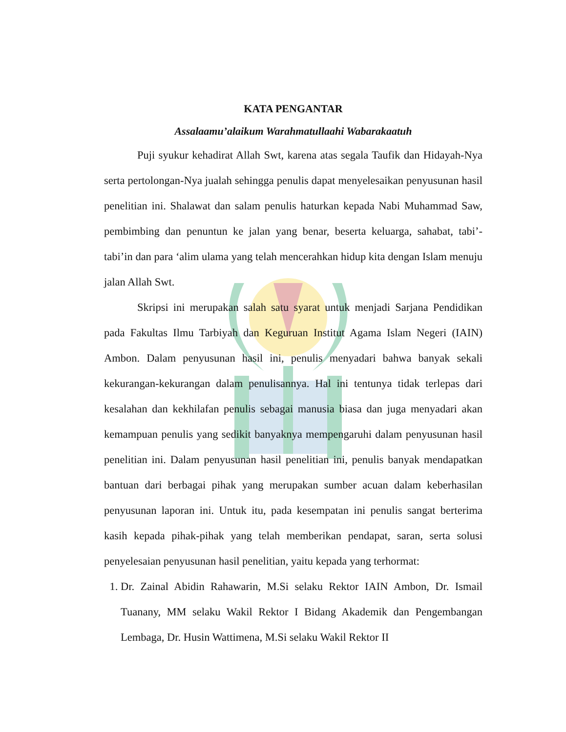KATA PENGANTAR
Assalaamu’alaikum Warahmatullaahi Wabarakaatuh
Puji syukur kehadirat Allah Swt, karena atas segala Taufik dan Hidayah-Nya serta pertolongan-Nya jualah sehingga penulis dapat menyelesaikan penyusunan hasil penelitian ini. Shalawat dan salam penulis haturkan kepada Nabi Muhammad Saw, pembimbing dan penuntun ke jalan yang benar, beserta keluarga, sahabat, tabi’-tabi’in dan para ‘alim ulama yang telah mencerahkan hidup kita dengan Islam menuju jalan Allah Swt.
Skripsi ini merupakan salah satu syarat untuk menjadi Sarjana Pendidikan pada Fakultas Ilmu Tarbiyah dan Keguruan Institut Agama Islam Negeri (IAIN) Ambon. Dalam penyusunan hasil ini, penulis menyadari bahwa banyak sekali kekurangan-kekurangan dalam penulisannya. Hal ini tentunya tidak terlepas dari kesalahan dan kekhilafan penulis sebagai manusia biasa dan juga menyadari akan kemampuan penulis yang sedikit banyaknya mempengaruhi dalam penyusunan hasil penelitian ini. Dalam penyusunan hasil penelitian ini, penulis banyak mendapatkan bantuan dari berbagai pihak yang merupakan sumber acuan dalam keberhasilan penyusunan laporan ini. Untuk itu, pada kesempatan ini penulis sangat berterima kasih kepada pihak-pihak yang telah memberikan pendapat, saran, serta solusi penyelesaian penyusunan hasil penelitian, yaitu kepada yang terhormat:
1. Dr. Zainal Abidin Rahawarin, M.Si selaku Rektor IAIN Ambon, Dr. Ismail Tuanany, MM selaku Wakil Rektor I Bidang Akademik dan Pengembangan Lembaga, Dr. Husin Wattimena, M.Si selaku Wakil Rektor II